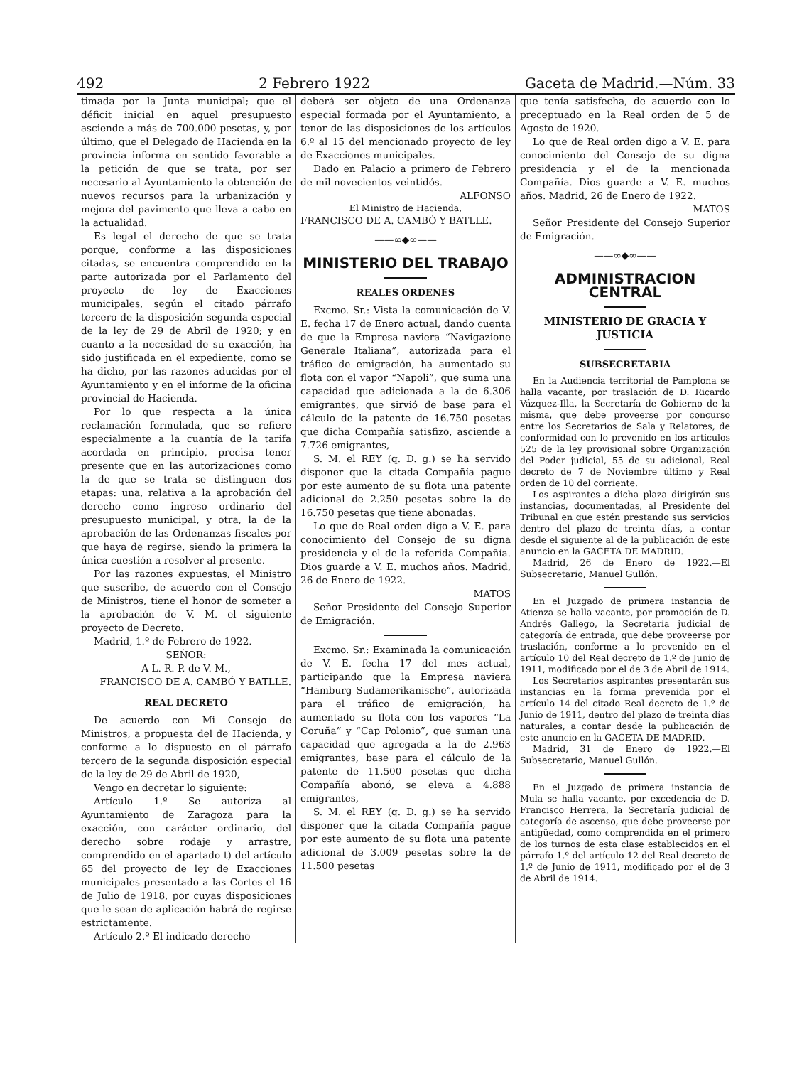492 2 Febrero 1922 Gaceta de Madrid.—Núm. 33
timada por la Junta municipal; que el déficit inicial en aquel presupuesto asciende a más de 700.000 pesetas, y, por último, que el Delegado de Hacienda en la provincia informa en sentido favorable a la petición de que se trata, por ser necesario al Ayuntamiento la obtención de nuevos recursos para la urbanización y mejora del pavimento que lleva a cabo en la actualidad.
Es legal el derecho de que se trata porque, conforme a las disposiciones citadas, se encuentra comprendido en la parte autorizada por el Parlamento del proyecto de ley de Exacciones municipales, según el citado párrafo tercero de la disposición segunda especial de la ley de 29 de Abril de 1920; y en cuanto a la necesidad de su exacción, ha sido justificada en el expediente, como se ha dicho, por las razones aducidas por el Ayuntamiento y en el informe de la oficina provincial de Hacienda.
Por lo que respecta a la única reclamación formulada, que se refiere especialmente a la cuantía de la tarifa acordada en principio, precisa tener presente que en las autorizaciones como la de que se trata se distinguen dos etapas: una, relativa a la aprobación del derecho como ingreso ordinario del presupuesto municipal, y otra, la de la aprobación de las Ordenanzas fiscales por que haya de regirse, siendo la primera la única cuestión a resolver al presente.
Por las razones expuestas, el Ministro que suscribe, de acuerdo con el Consejo de Ministros, tiene el honor de someter a la aprobación de V. M. el siguiente proyecto de Decreto.
Madrid, 1.º de Febrero de 1922.
SEÑOR:
A L. R. P. de V. M.,
FRANCISCO DE A. CAMBÓ Y BATLLE.
REAL DECRETO
De acuerdo con Mi Consejo de Ministros, a propuesta del de Hacienda, y conforme a lo dispuesto en el párrafo tercero de la segunda disposición especial de la ley de 29 de Abril de 1920,
Vengo en decretar lo siguiente:
Artículo 1.º Se autoriza al Ayuntamiento de Zaragoza para la exacción, con carácter ordinario, del derecho sobre rodaje y arrastre, comprendido en el apartado t) del artículo 65 del proyecto de ley de Exacciones municipales presentado a las Cortes el 16 de Julio de 1918, por cuyas disposiciones que le sean de aplicación habrá de regirse estrictamente.
Artículo 2.º El indicado derecho
deberá ser objeto de una Ordenanza especial formada por el Ayuntamiento, a tenor de las disposiciones de los artículos 6.º al 15 del mencionado proyecto de ley de Exacciones municipales.
Dado en Palacio a primero de Febrero de mil novecientos veintidós.
ALFONSO
El Ministro de Hacienda,
FRANCISCO DE A. CAMBÓ Y BATLLE.
——∞◆∞——
MINISTERIO DEL TRABAJO
REALES ORDENES
Excmo. Sr.: Vista la comunicación de V. E. fecha 17 de Enero actual, dando cuenta de que la Empresa naviera “Navigazione Generale Italiana”, autorizada para el tráfico de emigración, ha aumentado su flota con el vapor “Napoli”, que suma una capacidad que adicionada a la de 6.306 emigrantes, que sirvió de base para el cálculo de la patente de 16.750 pesetas que dicha Compañía satisfizo, asciende a 7.726 emigrantes,
S. M. el REY (q. D. g.) se ha servido disponer que la citada Compañía pague por este aumento de su flota una patente adicional de 2.250 pesetas sobre la de 16.750 pesetas que tiene abonadas.
Lo que de Real orden digo a V. E. para conocimiento del Consejo de su digna presidencia y el de la referida Compañía. Dios guarde a V. E. muchos años. Madrid, 26 de Enero de 1922.
MATOS
Señor Presidente del Consejo Superior de Emigración.
Excmo. Sr.: Examinada la comunicación de V. E. fecha 17 del mes actual, participando que la Empresa naviera “Hamburg Sudamerikanische”, autorizada para el tráfico de emigración, ha aumentado su flota con los vapores “La Coruña” y “Cap Polonio”, que suman una capacidad que agregada a la de 2.963 emigrantes, base para el cálculo de la patente de 11.500 pesetas que dicha Compañía abonó, se eleva a 4.888 emigrantes,
S. M. el REY (q. D. g.) se ha servido disponer que la citada Compañía pague por este aumento de su flota una patente adicional de 3.009 pesetas sobre la de 11.500 pesetas
que tenía satisfecha, de acuerdo con lo preceptuado en la Real orden de 5 de Agosto de 1920.
Lo que de Real orden digo a V. E. para conocimiento del Consejo de su digna presidencia y el de la mencionada Compañía. Dios guarde a V. E. muchos años. Madrid, 26 de Enero de 1922.
MATOS
Señor Presidente del Consejo Superior de Emigración.
——∞◆∞——
ADMINISTRACION CENTRAL
MINISTERIO DE GRACIA Y JUSTICIA
SUBSECRETARIA
En la Audiencia territorial de Pamplona se halla vacante, por traslación de D. Ricardo Vázquez-Illa, la Secretaría de Gobierno de la misma, que debe proveerse por concurso entre los Secretarios de Sala y Relatores, de conformidad con lo prevenido en los artículos 525 de la ley provisional sobre Organización del Poder judicial, 55 de su adicional, Real decreto de 7 de Noviembre último y Real orden de 10 del corriente.
Los aspirantes a dicha plaza dirigirán sus instancias, documentadas, al Presidente del Tribunal en que estén prestando sus servicios dentro del plazo de treinta días, a contar desde el siguiente al de la publicación de este anuncio en la GACETA DE MADRID.
Madrid, 26 de Enero de 1922.—El Subsecretario, Manuel Gullón.
En el Juzgado de primera instancia de Atienza se halla vacante, por promoción de D. Andrés Gallego, la Secretaría judicial de categoría de entrada, que debe proveerse por traslación, conforme a lo prevenido en el artículo 10 del Real decreto de 1.º de Junio de 1911, modificado por el de 3 de Abril de 1914.
Los Secretarios aspirantes presentarán sus instancias en la forma prevenida por el artículo 14 del citado Real decreto de 1.º de Junio de 1911, dentro del plazo de treinta días naturales, a contar desde la publicación de este anuncio en la GACETA DE MADRID.
Madrid, 31 de Enero de 1922.—El Subsecretario, Manuel Gullón.
En el Juzgado de primera instancia de Mula se halla vacante, por excedencia de D. Francisco Herrera, la Secretaría judicial de categoría de ascenso, que debe proveerse por antigüedad, como comprendida en el primero de los turnos de esta clase establecidos en el párrafo 1.º del artículo 12 del Real decreto de 1.º de Junio de 1911, modificado por el de 3 de Abril de 1914.